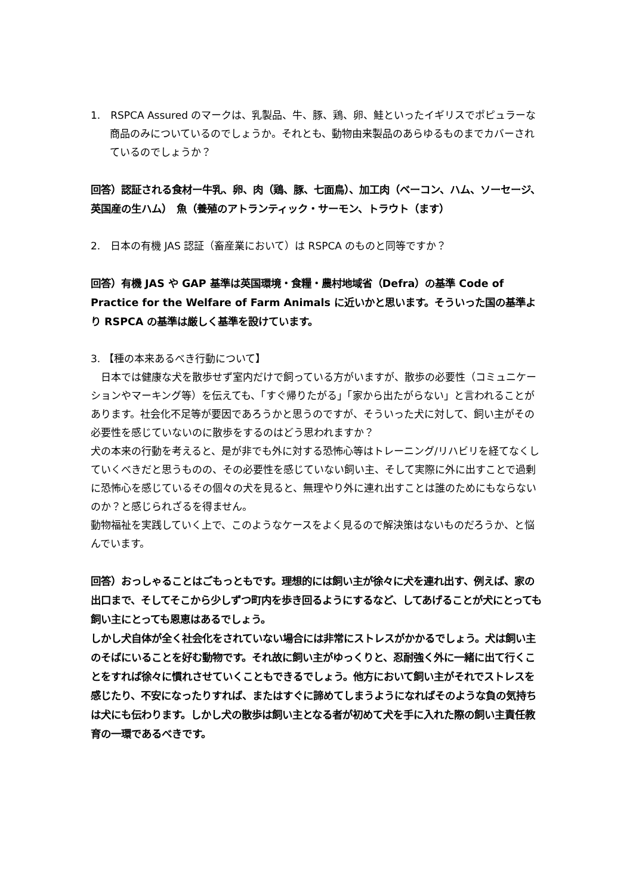1.　RSPCA Assured のマークは、乳製品、牛、豚、鶏、卵、鮭といったイギリスでポピュラーな商品のみについているのでしょうか。それとも、動物由来製品のあらゆるものまでカバーされているのでしょうか？
回答）認証される食材ー牛乳、卵、肉（鶏、豚、七面鳥）、加工肉（ベーコン、ハム、ソーセージ、英国産の生ハム）　魚（養殖のアトランティック・サーモン、トラウト（ます）
2.　日本の有機 JAS 認証（畜産業において）は RSPCA のものと同等ですか？
回答）有機 JAS や GAP 基準は英国環境・食糧・農村地域省（Defra）の基準 Code of Practice for the Welfare of Farm Animals に近いかと思います。そういった国の基準より RSPCA の基準は厳しく基準を設けています。
3. 【種の本来あるべき行動について】
　日本では健康な犬を散歩せず室内だけで飼っている方がいますが、散歩の必要性（コミュニケーションやマーキング等）を伝えても、「すぐ帰りたがる」「家から出たがらない」と言われることがあります。社会化不足等が要因であろうかと思うのですが、そういった犬に対して、飼い主がその必要性を感じていないのに散歩をするのはどう思われますか？
犬の本来の行動を考えると、是が非でも外に対する恐怖心等はトレーニング/リハビリを経てなくしていくべきだと思うものの、その必要性を感じていない飼い主、そして実際に外に出すことで過剰に恐怖心を感じているその個々の犬を見ると、無理やり外に連れ出すことは誰のためにもならないのか？と感じられざるを得ません。
動物福祉を実践していく上で、このようなケースをよく見るので解決策はないものだろうか、と悩んでいます。
回答）おっしゃることはごもっともです。理想的には飼い主が徐々に犬を連れ出す、例えば、家の出口まで、そしてそこから少しずつ町内を歩き回るようにするなど、してあげることが犬にとっても飼い主にとっても恩恵はあるでしょう。
しかし犬自体が全く社会化をされていない場合には非常にストレスがかかるでしょう。犬は飼い主のそばにいることを好む動物です。それ故に飼い主がゆっくりと、忍耐強く外に一緒に出て行くことをすれば徐々に慣れさせていくこともできるでしょう。他方において飼い主がそれでストレスを感じたり、不安になったりすれば、またはすぐに諦めてしまうようになればそのような負の気持ちは犬にも伝わります。しかし犬の散歩は飼い主となる者が初めて犬を手に入れた際の飼い主責任教育の一環であるべきです。